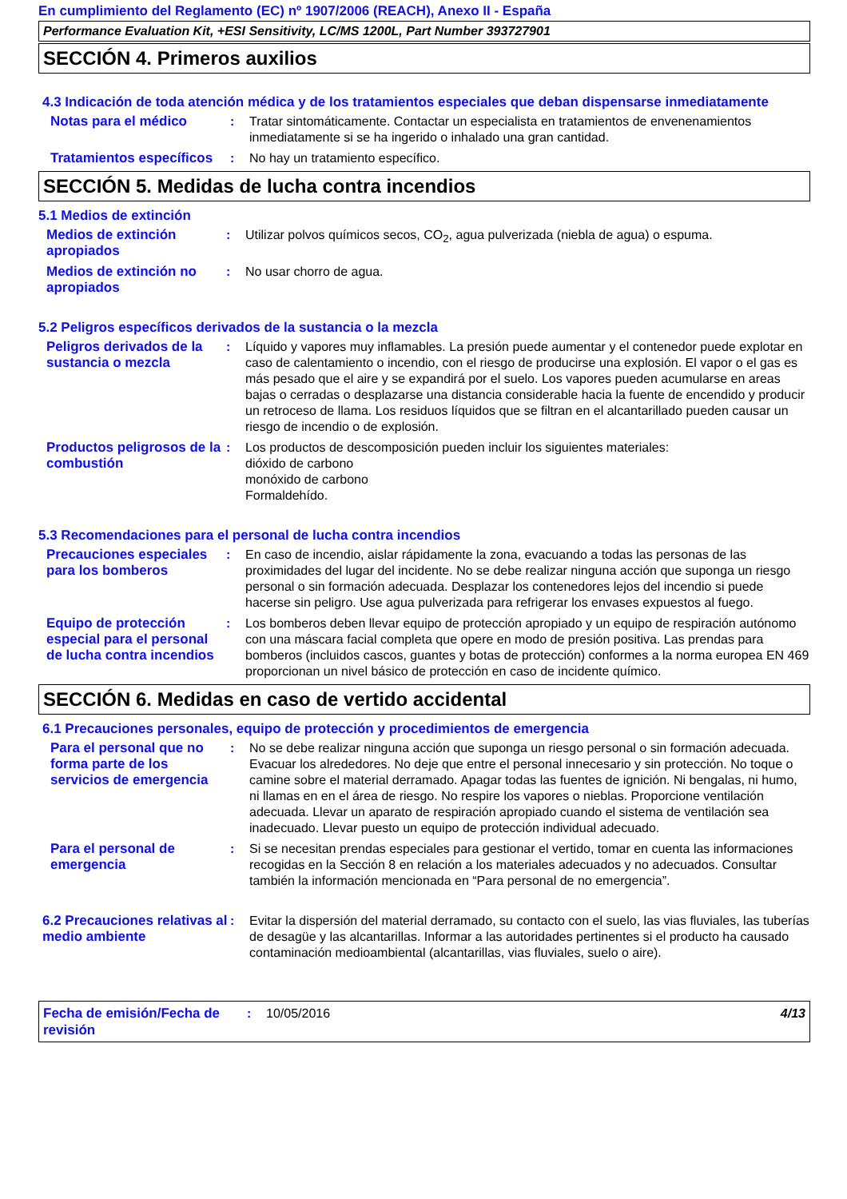En cumplimiento del Reglamento (EC) nº 1907/2006 (REACH), Anexo II - España
Performance Evaluation Kit, +ESI Sensitivity, LC/MS 1200L, Part Number 393727901
SECCIÓN 4. Primeros auxilios
4.3 Indicación de toda atención médica y de los tratamientos especiales que deban dispensarse inmediatamente
Notas para el médico : Tratar sintomáticamente. Contactar un especialista en tratamientos de envenenamientos inmediatamente si se ha ingerido o inhalado una gran cantidad.
Tratamientos específicos
: No hay un tratamiento específico.
SECCIÓN 5. Medidas de lucha contra incendios
5.1 Medios de extinción
Medios de extinción apropiados
: Utilizar polvos químicos secos, CO<sub>2</sub>, agua pulverizada (niebla de agua) o espuma.
Medios de extinción no apropiados
: No usar chorro de agua.
5.2 Peligros específicos derivados de la sustancia o la mezcla
Peligros derivados de la sustancia o mezcla
: Líquido y vapores muy inflamables. La presión puede aumentar y el contenedor puede explotar en caso de calentamiento o incendio, con el riesgo de producirse una explosión. El vapor o el gas es más pesado que el aire y se expandirá por el suelo. Los vapores pueden acumularse en areas bajas o cerradas o desplazarse una distancia considerable hacia la fuente de encendido y producir un retroceso de llama. Los residuos líquidos que se filtran en el alcantarillado pueden causar un riesgo de incendio o de explosión.
Productos peligrosos de la combustión
: Los productos de descomposición pueden incluir los siguientes materiales:
dióxido de carbono
monóxido de carbono
Formaldehído.
5.3 Recomendaciones para el personal de lucha contra incendios
Precauciones especiales para los bomberos
: En caso de incendio, aislar rápidamente la zona, evacuando a todas las personas de las proximidades del lugar del incidente. No se debe realizar ninguna acción que suponga un riesgo personal o sin formación adecuada. Desplazar los contenedores lejos del incendio si puede hacerse sin peligro. Use agua pulverizada para refrigerar los envases expuestos al fuego.
Equipo de protección especial para el personal de lucha contra incendios
: Los bomberos deben llevar equipo de protección apropiado y un equipo de respiración autónomo con una máscara facial completa que opere en modo de presión positiva. Las prendas para bomberos (incluidos cascos, guantes y botas de protección) conformes a la norma europea EN 469 proporcionan un nivel básico de protección en caso de incidente químico.
SECCIÓN 6. Medidas en caso de vertido accidental
6.1 Precauciones personales, equipo de protección y procedimientos de emergencia
Para el personal que no forma parte de los servicios de emergencia
: No se debe realizar ninguna acción que suponga un riesgo personal o sin formación adecuada. Evacuar los alrededores. No deje que entre el personal innecesario y sin protección. No toque o camine sobre el material derramado. Apagar todas las fuentes de ignición. Ni bengalas, ni humo, ni llamas en en el área de riesgo. No respire los vapores o nieblas. Proporcione ventilación adecuada. Llevar un aparato de respiración apropiado cuando el sistema de ventilación sea inadecuado. Llevar puesto un equipo de protección individual adecuado.
Para el personal de emergencia
: Si se necesitan prendas especiales para gestionar el vertido, tomar en cuenta las informaciones recogidas en la Sección 8 en relación a los materiales adecuados y no adecuados. Consultar también la información mencionada en “Para personal de no emergencia”.
6.2 Precauciones relativas al medio ambiente
: Evitar la dispersión del material derramado, su contacto con el suelo, las vias fluviales, las tuberías de desagüe y las alcantarillas. Informar a las autoridades pertinentes si el producto ha causado contaminación medioambiental (alcantarillas, vias fluviales, suelo o aire).
Fecha de emisión/Fecha de revisión
: 10/05/2016 4/13